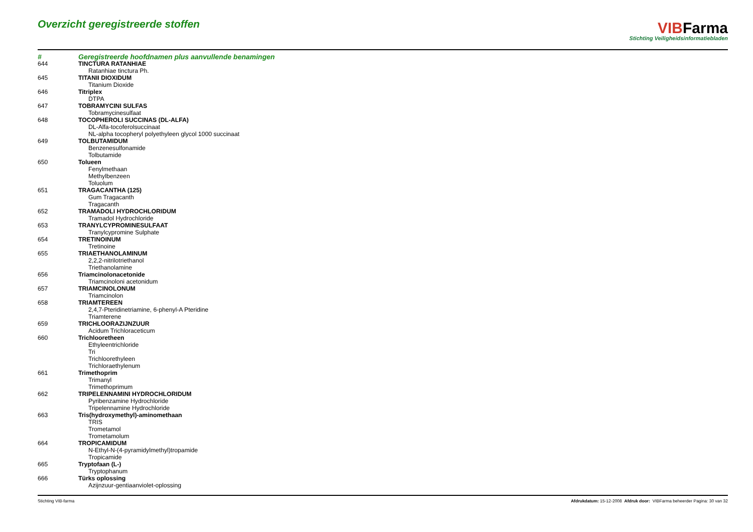Overzicht geregistreerde stoffen
VIBFarma
Stichting Veiligheidsinformatiebladen
| # | Geregistreerde hoofdnamen plus aanvullende benamingen |
| --- | --- |
| 644 | TINCTURA RATANHIAE |
| | Ratanhiae tinctura Ph. |
| 645 | TITANII DIOXIDUM |
| | Titanium Dioxide |
| 646 | Titriplex |
| | DTPA |
| 647 | TOBRAMYCINI SULFAS |
| | Tobramycinesulfaat |
| 648 | TOCOPHEROLI SUCCINAS (DL-ALFA) |
| | DL-Alfa-tocoferolsuccinaat |
| | NL-alpha tocopheryl polyethyleen glycol 1000 succinaat |
| 649 | TOLBUTAMIDUM |
| | Benzenesulfonamide |
| | Tolbutamide |
| 650 | Tolueen |
| | Fenylmethaan |
| | Methylbenzeen |
| | Toluolum |
| 651 | TRAGACANTHA (125) |
| | Gum Tragacanth |
| | Tragacanth |
| 652 | TRAMADOLI HYDROCHLORIDUM |
| | Tramadol Hydrochloride |
| 653 | TRANYLCYPROMINESULFAAT |
| | Tranylcypromine Sulphate |
| 654 | TRETINOINUM |
| | Tretinoine |
| 655 | TRIAETHANOLAMINUM |
| | 2,2,2-nitrilotriethanol |
| | Triethanolamine |
| 656 | Triamcinolonacetonide |
| | Triamcinoloni acetonidum |
| 657 | TRIAMCINOLONUM |
| | Triamcinolon |
| 658 | TRIAMTEREEN |
| | 2,4,7-Pteridinetriamine, 6-phenyl-A Pteridine |
| | Triamterene |
| 659 | TRICHLOORAZIJNZUUR |
| | Acidum Trichloraceticum |
| 660 | Trichlooretheen |
| | Ethyleentrichloride |
| | Tri |
| | Trichloorethyleen |
| | Trichloraethylenum |
| 661 | Trimethoprim |
| | Trimanyl |
| | Trimethoprimum |
| 662 | TRIPELENNAMINI HYDROCHLORIDUM |
| | Pyribenzamine Hydrochloride |
| | Tripelennamine Hydrochloride |
| 663 | Tris(hydroxymethyl)-aminomethaan |
| | TRIS |
| | Trometamol |
| | Trometamolum |
| 664 | TROPICAMIDUM |
| | N-Ethyl-N-(4-pyramidylmethyl)tropamide |
| | Tropicamide |
| 665 | Tryptofaan (L-) |
| | Tryptophanum |
| 666 | Türks oplossing |
| | Azijnzuur-gentiaanviolet-oplossing |
Stichting VIB-farma Afdrukdatum: 15-12-2008 Afdruk door: VIBFarma beheerder Pagina: 30 van 32